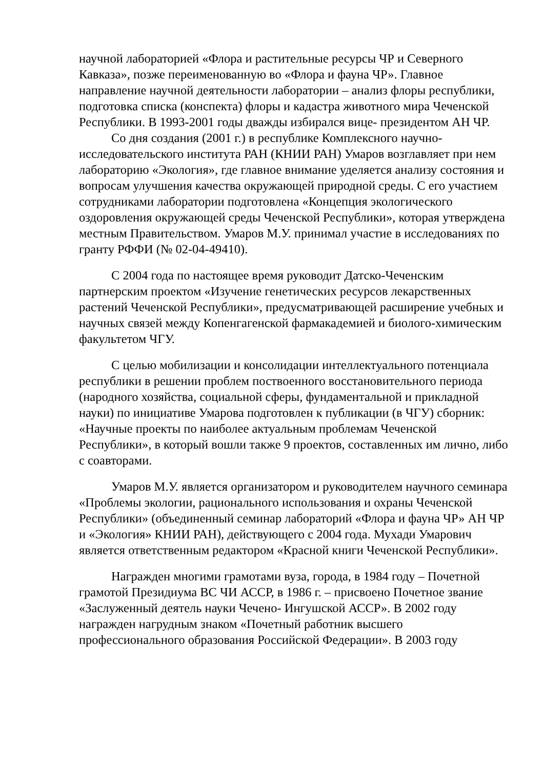научной лабораторией «Флора и растительные ресурсы ЧР и Северного Кавказа», позже переименованную во «Флора и фауна ЧР». Главное направление научной деятельности лаборатории – анализ флоры республики, подготовка списка (конспекта) флоры и кадастра животного мира Чеченской Республики. В 1993-2001 годы дважды избирался вице- президентом АН ЧР.
Со дня создания (2001 г.) в республике Комплексного научно-исследовательского института РАН (КНИИ РАН) Умаров возглавляет при нем лабораторию «Экология», где главное внимание уделяется анализу состояния и вопросам улучшения качества окружающей природной среды. С его участием сотрудниками лаборатории подготовлена «Концепция экологического оздоровления окружающей среды Чеченской Республики», которая утверждена местным Правительством. Умаров М.У. принимал участие в исследованиях по гранту РФФИ (№ 02-04-49410).
С 2004 года по настоящее время руководит Датско-Чеченским партнерским проектом «Изучение генетических ресурсов лекарственных растений Чеченской Республики», предусматривающей расширение учебных и научных связей между Копенгагенской фармакадемией и биолого-химическим факультетом ЧГУ.
С целью мобилизации и консолидации интеллектуального потенциала республики в решении проблем поствоенного восстановительного периода (народного хозяйства, социальной сферы, фундаментальной и прикладной науки) по инициативе Умарова подготовлен к публикации (в ЧГУ) сборник: «Научные проекты по наиболее актуальным проблемам Чеченской Республики», в который вошли также 9 проектов, составленных им лично, либо с соавторами.
Умаров М.У. является организатором и руководителем научного семинара «Проблемы экологии, рационального использования и охраны Чеченской Республики» (объединенный семинар лабораторий «Флора и фауна ЧР» АН ЧР и «Экология» КНИИ РАН), действующего с 2004 года. Мухади Умарович является ответственным редактором «Красной книги Чеченской Республики».
Награжден многими грамотами вуза, города, в 1984 году – Почетной грамотой Президиума ВС ЧИ АССР, в 1986 г. – присвоено Почетное звание «Заслуженный деятель науки Чечено- Ингушской АССР». В 2002 году награжден нагрудным знаком «Почетный работник высшего профессионального образования Российской Федерации». В 2003 году